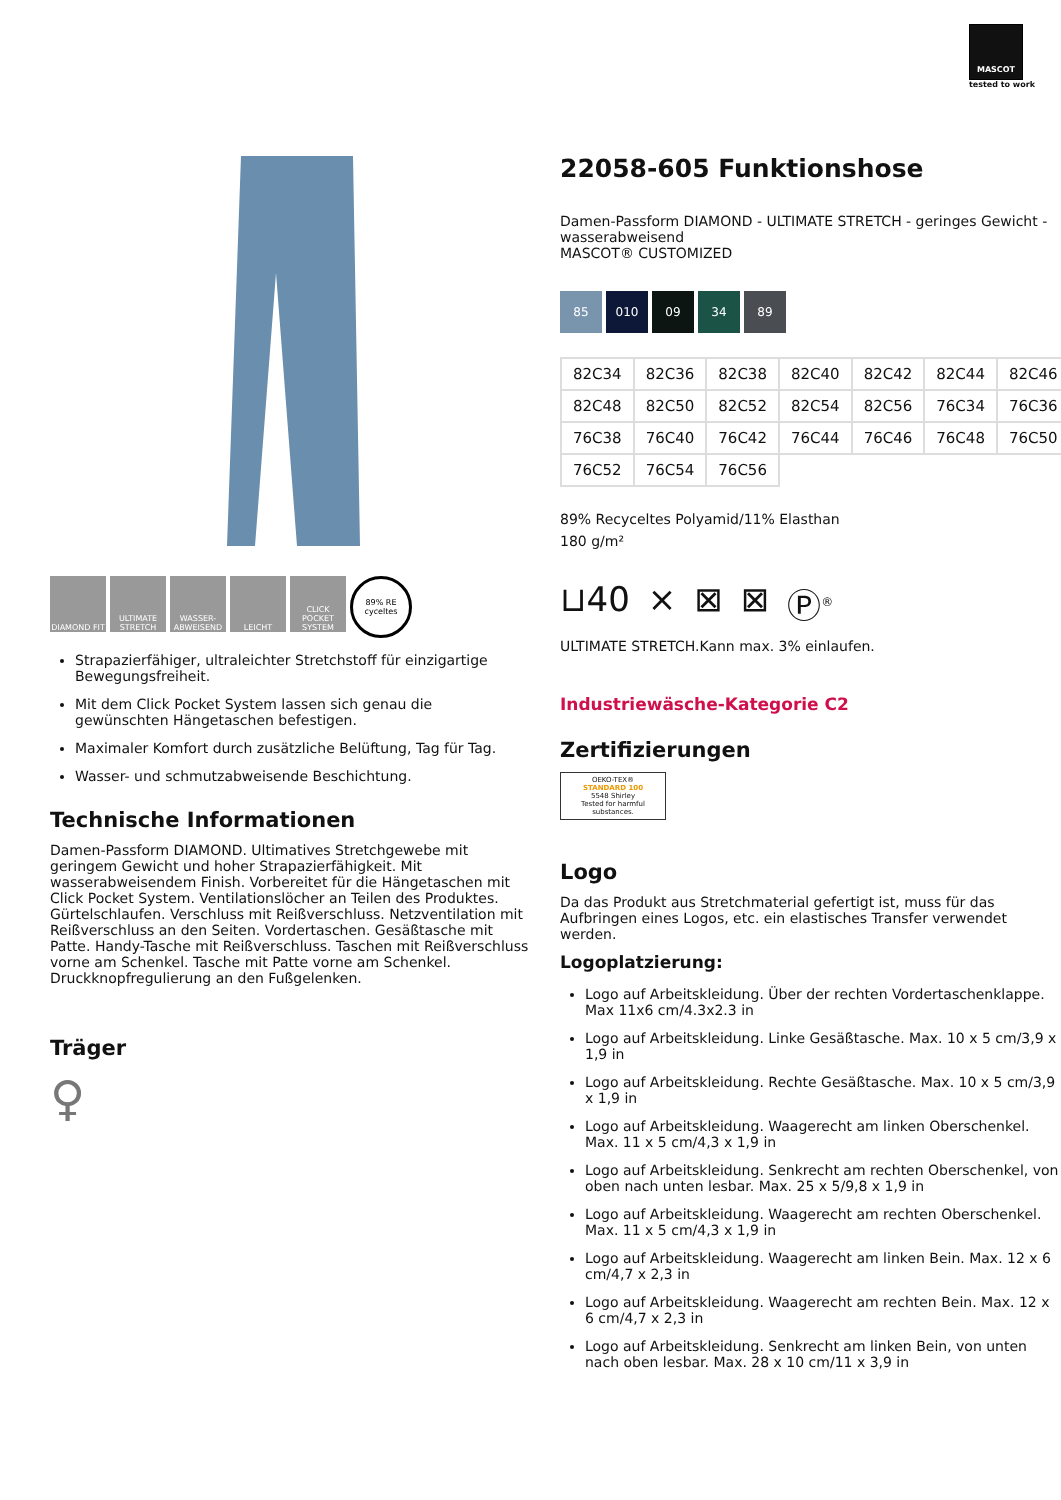MASCOT
tested to work
DIAMOND FIT ULTIMATE STRETCH WASSER-ABWEISEND LEICHT CLICK POCKET SYSTEM 89% RE cyceltes
Strapazierfähiger, ultraleichter Stretchstoff für einzigartige Bewegungsfreiheit.
Mit dem Click Pocket System lassen sich genau die gewünschten Hängetaschen befestigen.
Maximaler Komfort durch zusätzliche Belüftung, Tag für Tag.
Wasser- und schmutzabweisende Beschichtung.
Technische Informationen
Damen-Passform DIAMOND. Ultimatives Stretchgewebe mit geringem Gewicht und hoher Strapazierfähigkeit. Mit wasserabweisendem Finish. Vorbereitet für die Hängetaschen mit Click Pocket System. Ventilationslöcher an Teilen des Produktes. Gürtelschlaufen. Verschluss mit Reißverschluss. Netzventilation mit Reißverschluss an den Seiten. Vordertaschen. Gesäßtasche mit Patte. Handy-Tasche mit Reißverschluss. Taschen mit Reißverschluss vorne am Schenkel. Tasche mit Patte vorne am Schenkel. Druckknopfregulierung an den Fußgelenken.
Träger
♀
22058-605 Funktionshose
Damen-Passform DIAMOND - ULTIMATE STRETCH - geringes Gewicht - wasserabweisend
MASCOT® CUSTOMIZED
85 010 09 34 89
| 82C34 | 82C36 | 82C38 | 82C40 | 82C42 | 82C44 | 82C46 |
| 82C48 | 82C50 | 82C52 | 82C54 | 82C56 | 76C34 | 76C36 |
| 76C38 | 76C40 | 76C42 | 76C44 | 76C46 | 76C48 | 76C50 |
| 76C52 | 76C54 | 76C56 | | | | |
89% Recyceltes Polyamid/11% Elasthan
180 g/m²
⊔40 ⨯ ⊠ ⊠ Ⓟ<sup>®</sup>
ULTIMATE STRETCH.Kann max. 3% einlaufen.
Industriewäsche-Kategorie C2
Zertifizierungen
OEKO-TEX®
STANDARD 100
5548 Shirley
Tested for harmful substances.
Logo
Da das Produkt aus Stretchmaterial gefertigt ist, muss für das Aufbringen eines Logos, etc. ein elastisches Transfer verwendet werden.
Logoplatzierung:
Logo auf Arbeitskleidung. Über der rechten Vordertaschenklappe. Max 11x6 cm/4.3x2.3 in
Logo auf Arbeitskleidung. Linke Gesäßtasche. Max. 10 x 5 cm/3,9 x 1,9 in
Logo auf Arbeitskleidung. Rechte Gesäßtasche. Max. 10 x 5 cm/3,9 x 1,9 in
Logo auf Arbeitskleidung. Waagerecht am linken Oberschenkel. Max. 11 x 5 cm/4,3 x 1,9 in
Logo auf Arbeitskleidung. Senkrecht am rechten Oberschenkel, von oben nach unten lesbar. Max. 25 x 5/9,8 x 1,9 in
Logo auf Arbeitskleidung. Waagerecht am rechten Oberschenkel. Max. 11 x 5 cm/4,3 x 1,9 in
Logo auf Arbeitskleidung. Waagerecht am linken Bein. Max. 12 x 6 cm/4,7 x 2,3 in
Logo auf Arbeitskleidung. Waagerecht am rechten Bein. Max. 12 x 6 cm/4,7 x 2,3 in
Logo auf Arbeitskleidung. Senkrecht am linken Bein, von unten nach oben lesbar. Max. 28 x 10 cm/11 x 3,9 in